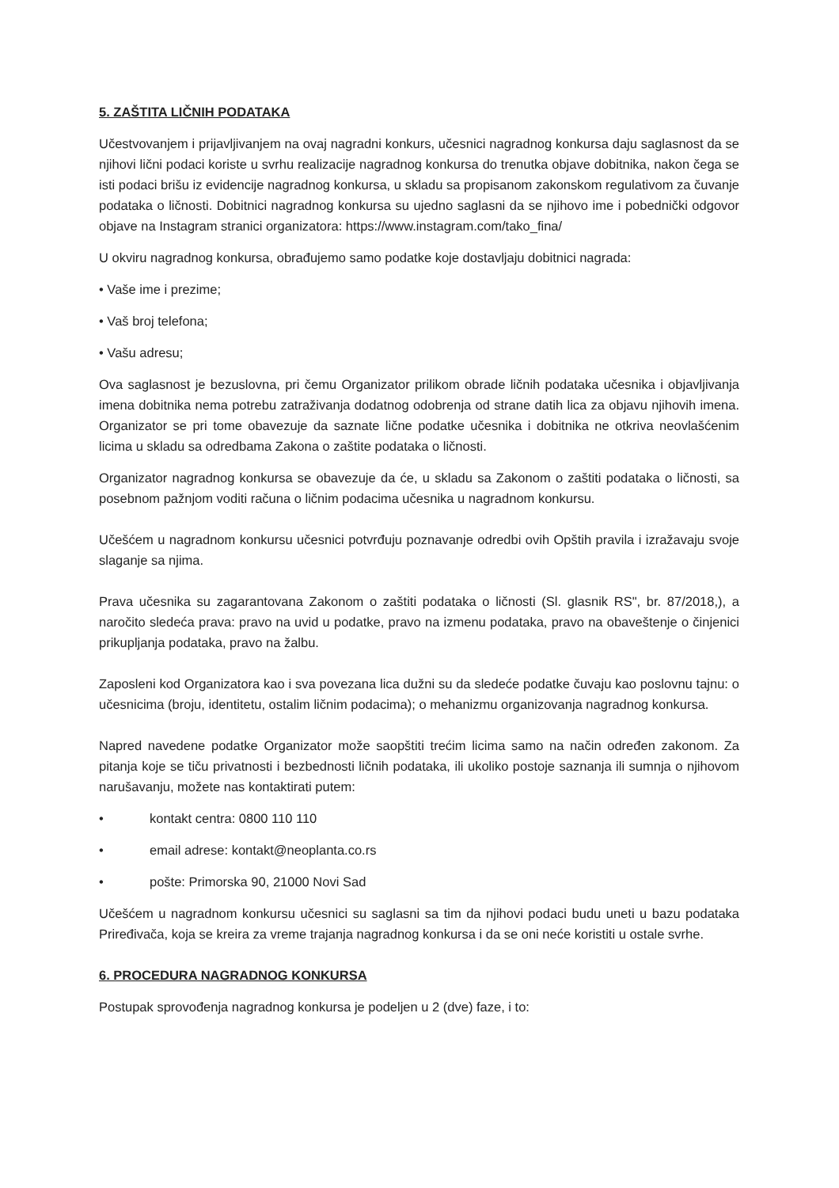5. ZAŠTITA LIČNIH PODATAKA
Učestvovanjem i prijavljivanjem na ovaj nagradni konkurs, učesnici nagradnog konkursa daju saglasnost da se njihovi lični podaci koriste u svrhu realizacije nagradnog konkursa do trenutka objave dobitnika, nakon čega se isti podaci brišu iz evidencije nagradnog konkursa, u skladu sa propisanom zakonskom regulativom za čuvanje podataka o ličnosti. Dobitnici nagradnog konkursa su ujedno saglasni da se njihovo ime i pobednički odgovor objave na Instagram stranici organizatora: https://www.instagram.com/tako_fina/
U okviru nagradnog konkursa, obrađujemo samo podatke koje dostavljaju dobitnici nagrada:
• Vaše ime i prezime;
• Vaš broj telefona;
• Vašu adresu;
Ova saglasnost je bezuslovna, pri čemu Organizator prilikom obrade ličnih podataka učesnika i objavljivanja imena dobitnika nema potrebu zatraživanja dodatnog odobrenja od strane datih lica za objavu njihovih imena. Organizator se pri tome obavezuje da saznate lične podatke učesnika i dobitnika ne otkriva neovlašćenim licima u skladu sa odredbama Zakona o zaštite podataka o ličnosti.
Organizator nagradnog konkursa se obavezuje da će, u skladu sa Zakonom o zaštiti podataka o ličnosti, sa posebnom pažnjom voditi računa o ličnim podacima učesnika u nagradnom konkursu.
Učešćem u nagradnom konkursu učesnici potvrđuju poznavanje odredbi ovih Opštih pravila i izražavaju svoje slaganje sa njima.
Prava učesnika su zagarantovana Zakonom o zaštiti podataka o ličnosti (Sl. glasnik RS", br. 87/2018,), a naročito sledeća prava: pravo na uvid u podatke, pravo na izmenu podataka, pravo na obaveštenje o činjenici prikupljanja podataka, pravo na žalbu.
Zaposleni kod Organizatora kao i sva povezana lica dužni su da sledeće podatke čuvaju kao poslovnu tajnu: o učesnicima (broju, identitetu, ostalim ličnim podacima); o mehanizmu organizovanja nagradnog konkursa.
Napred navedene podatke Organizator može saopštiti trećim licima samo na način određen zakonom. Za pitanja koje se tiču privatnosti i bezbednosti ličnih podataka, ili ukoliko postoje saznanja ili sumnja o njihovom narušavanju, možete nas kontaktirati putem:
• kontakt centra: 0800 110 110
• email adrese: kontakt@neoplanta.co.rs
• pošte: Primorska 90, 21000 Novi Sad
Učešćem u nagradnom konkursu učesnici su saglasni sa tim da njihovi podaci budu uneti u bazu podataka Priređivača, koja se kreira za vreme trajanja nagradnog konkursa i da se oni neće koristiti u ostale svrhe.
6. PROCEDURA NAGRADNOG KONKURSA
Postupak sprovođenja nagradnog konkursa je podeljen u 2 (dve) faze, i to: